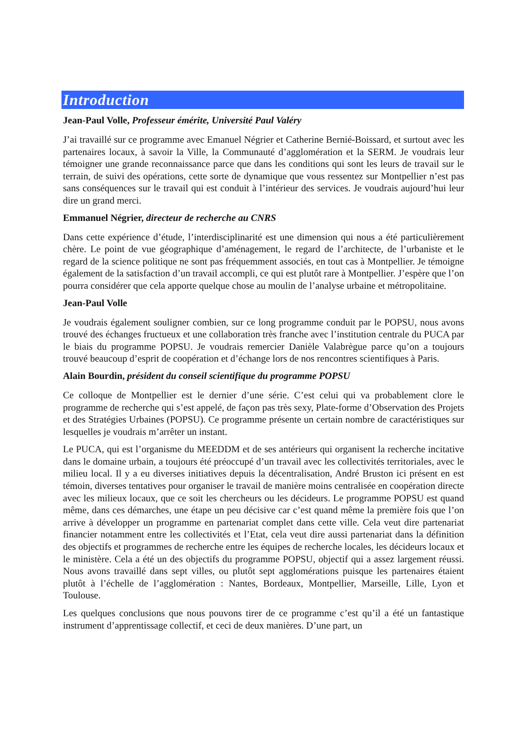Introduction
Jean-Paul Volle, Professeur émérite, Université Paul Valéry
J’ai travaillé sur ce programme avec Emanuel Négrier et Catherine Bernié-Boissard, et surtout avec les partenaires locaux, à savoir la Ville, la Communauté d’agglomération et la SERM. Je voudrais leur témoigner une grande reconnaissance parce que dans les conditions qui sont les leurs de travail sur le terrain, de suivi des opérations, cette sorte de dynamique que vous ressentez sur Montpellier n’est pas sans conséquences sur le travail qui est conduit à l’intérieur des services. Je voudrais aujourd’hui leur dire un grand merci.
Emmanuel Négrier, directeur de recherche au CNRS
Dans cette expérience d’étude, l’interdisciplinarité est une dimension qui nous a été particulièrement chère. Le point de vue géographique d’aménagement, le regard de l’architecte, de l’urbaniste et le regard de la science politique ne sont pas fréquemment associés, en tout cas à Montpellier. Je témoigne également de la satisfaction d’un travail accompli, ce qui est plutôt rare à Montpellier. J’espère que l’on pourra considérer que cela apporte quelque chose au moulin de l’analyse urbaine et métropolitaine.
Jean-Paul Volle
Je voudrais également souligner combien, sur ce long programme conduit par le POPSU, nous avons trouvé des échanges fructueux et une collaboration très franche avec l’institution centrale du PUCA par le biais du programme POPSU. Je voudrais remercier Danièle Valabrègue parce qu’on a toujours trouvé beaucoup d’esprit de coopération et d’échange lors de nos rencontres scientifiques à Paris.
Alain Bourdin, président du conseil scientifique du programme POPSU
Ce colloque de Montpellier est le dernier d’une série. C’est celui qui va probablement clore le programme de recherche qui s’est appelé, de façon pas très sexy, Plate-forme d’Observation des Projets et des Stratégies Urbaines (POPSU). Ce programme présente un certain nombre de caractéristiques sur lesquelles je voudrais m’arrêter un instant.
Le PUCA, qui est l’organisme du MEEDDM et de ses antérieurs qui organisent la recherche incitative dans le domaine urbain, a toujours été préoccupé d’un travail avec les collectivités territoriales, avec le milieu local. Il y a eu diverses initiatives depuis la décentralisation, André Bruston ici présent en est témoin, diverses tentatives pour organiser le travail de manière moins centralisée en coopération directe avec les milieux locaux, que ce soit les chercheurs ou les décideurs. Le programme POPSU est quand même, dans ces démarches, une étape un peu décisive car c’est quand même la première fois que l’on arrive à développer un programme en partenariat complet dans cette ville. Cela veut dire partenariat financier notamment entre les collectivités et l’Etat, cela veut dire aussi partenariat dans la définition des objectifs et programmes de recherche entre les équipes de recherche locales, les décideurs locaux et le ministère. Cela a été un des objectifs du programme POPSU, objectif qui a assez largement réussi. Nous avons travaillé dans sept villes, ou plutôt sept agglomérations puisque les partenaires étaient plutôt à l’échelle de l’agglomération : Nantes, Bordeaux, Montpellier, Marseille, Lille, Lyon et Toulouse.
Les quelques conclusions que nous pouvons tirer de ce programme c’est qu’il a été un fantastique instrument d’apprentissage collectif, et ceci de deux manières. D’une part, un